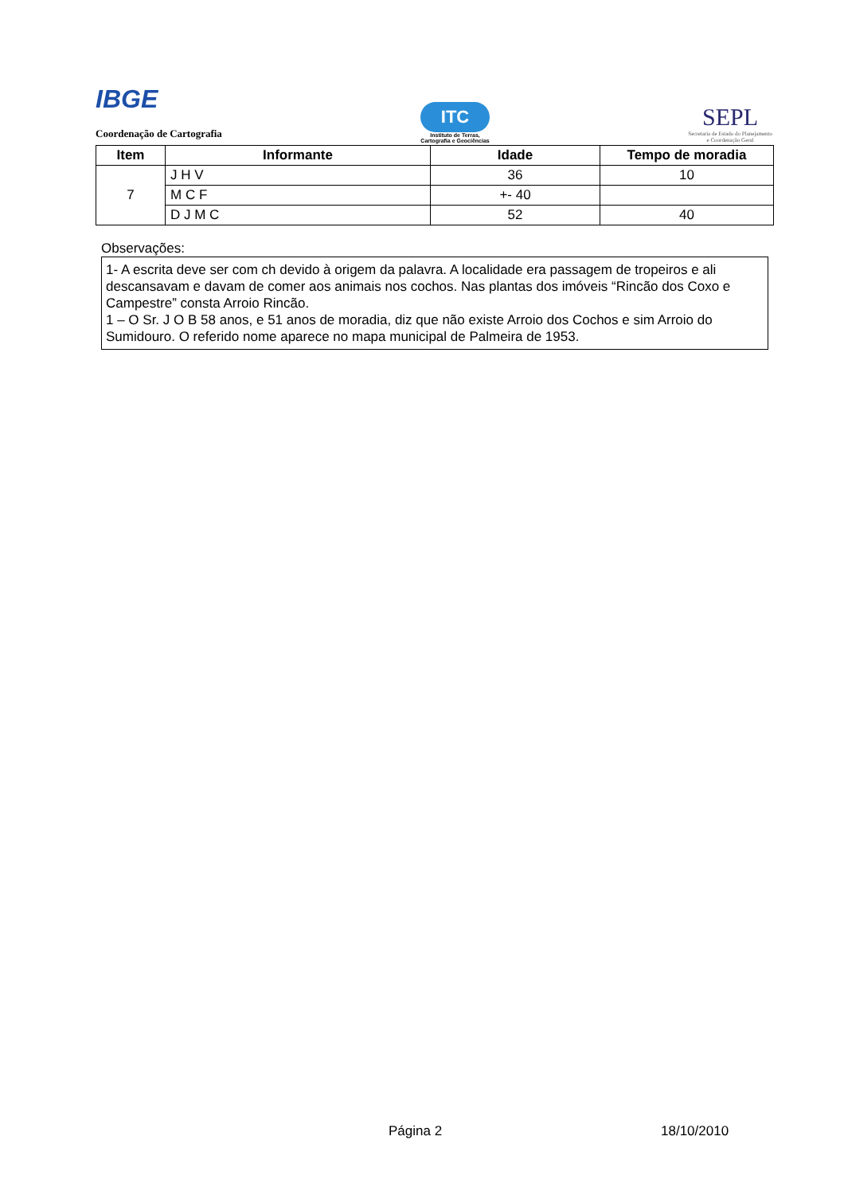IBGE
Coordenação de Cartografia
ITC
Instituto de Terras,
Cartografia e Geociências
SEPL
Secretaria de Estado do Planejamento
e Coordenação Geral
| Item | Informante | Idade | Tempo de moradia |
| --- | --- | --- | --- |
| 7 | J H V | 36 | 10 |
| | M C F | +- 40 | |
| | D J M C | 52 | 40 |
Observações:
1- A escrita deve ser com ch devido à origem da palavra. A localidade era passagem de tropeiros e ali descansavam e davam de comer aos animais nos cochos. Nas plantas dos imóveis “Rincão dos Coxo e Campestre” consta Arroio Rincão.
1 – O Sr. J O B 58 anos, e 51 anos de moradia, diz que não existe Arroio dos Cochos e sim Arroio do Sumidouro. O referido nome aparece no mapa municipal de Palmeira de 1953.
Página 2 18/10/2010